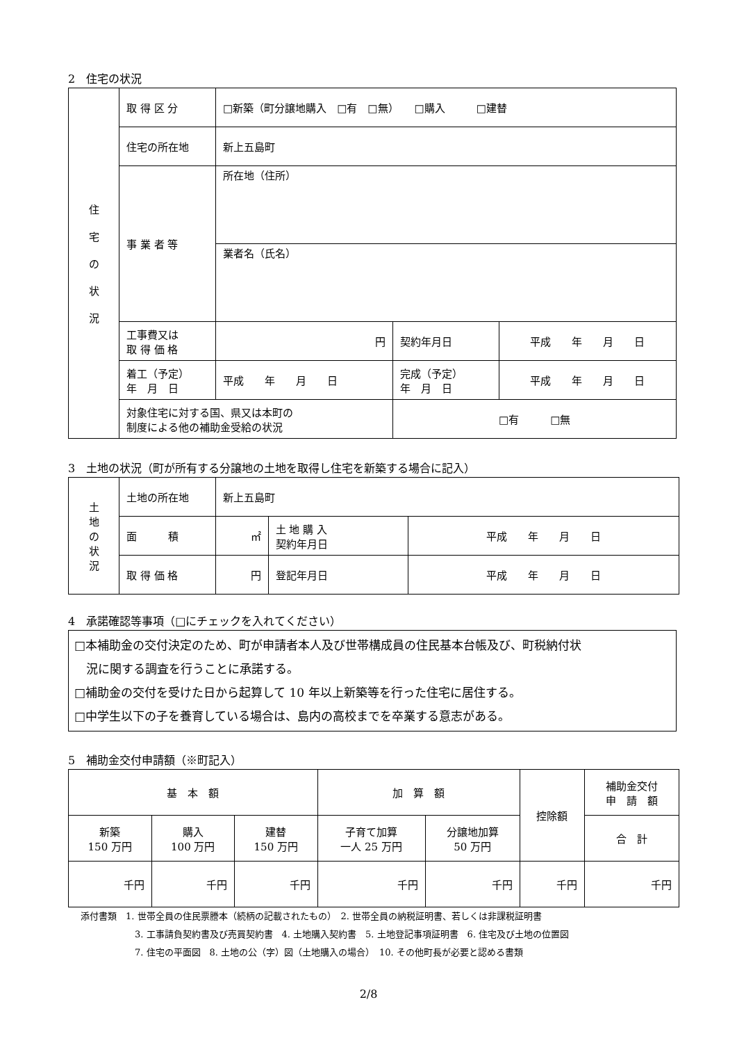2　住宅の状況
| 住 宅 の 状 況 | 取 得 区 分 | □新築（町分譲地購入 □有 □無） □購入 □建替 | | |
| | 住宅の所在地 | 新上五島町 | | |
| | 事 業 者 等 | 所在地（住所） | | |
| | | 業者名（氏名） | | |
| | 工事費又は 取 得 価 格 | 円 | 契約年月日 | 平成 年 月 日 |
| | 着工（予定） 年 月 日 | 平成 年 月 日 | 完成（予定） 年 月 日 | 平成 年 月 日 |
| | 対象住宅に対する国、県又は本町の 制度による他の補助金受給の状況 | | □有 □無 | |
3　土地の状況（町が所有する分譲地の土地を取得し住宅を新築する場合に記入）
| 土 地 の 状 況 | 土地の所在地 | 新上五島町 | | |
| | 面 積 | ㎡ | 土 地 購 入 契約年月日 | 平成 年 月 日 |
| | 取 得 価 格 | 円 | 登記年月日 | 平成 年 月 日 |
4　承諾確認等事項（□にチェックを入れてください）
□本補助金の交付決定のため、町が申請者本人及び世帯構成員の住民基本台帳及び、町税納付状
　況に関する調査を行うことに承諾する。
□補助金の交付を受けた日から起算して 10 年以上新築等を行った住宅に居住する。
□中学生以下の子を養育している場合は、島内の高校までを卒業する意志がある。
5　補助金交付申請額（※町記入）
| 基 本 額 | | | 加 算 額 | | 控除額 | 補助金交付 申 請 額 |
| 新築 150 万円 | 購入 100 万円 | 建替 150 万円 | 子育て加算 一人 25 万円 | 分譲地加算 50 万円 | | 合 計 |
| 千円 | 千円 | 千円 | 千円 | 千円 | 千円 | 千円 |
添付書類　1. 世帯全員の住民票謄本（続柄の記載されたもの）　2. 世帯全員の納税証明書、若しくは非課税証明書
3. 工事請負契約書及び売買契約書　4. 土地購入契約書　5. 土地登記事項証明書　6. 住宅及び土地の位置図
7. 住宅の平面図　8. 土地の公（字）図（土地購入の場合）　10. その他町長が必要と認める書類
2/8